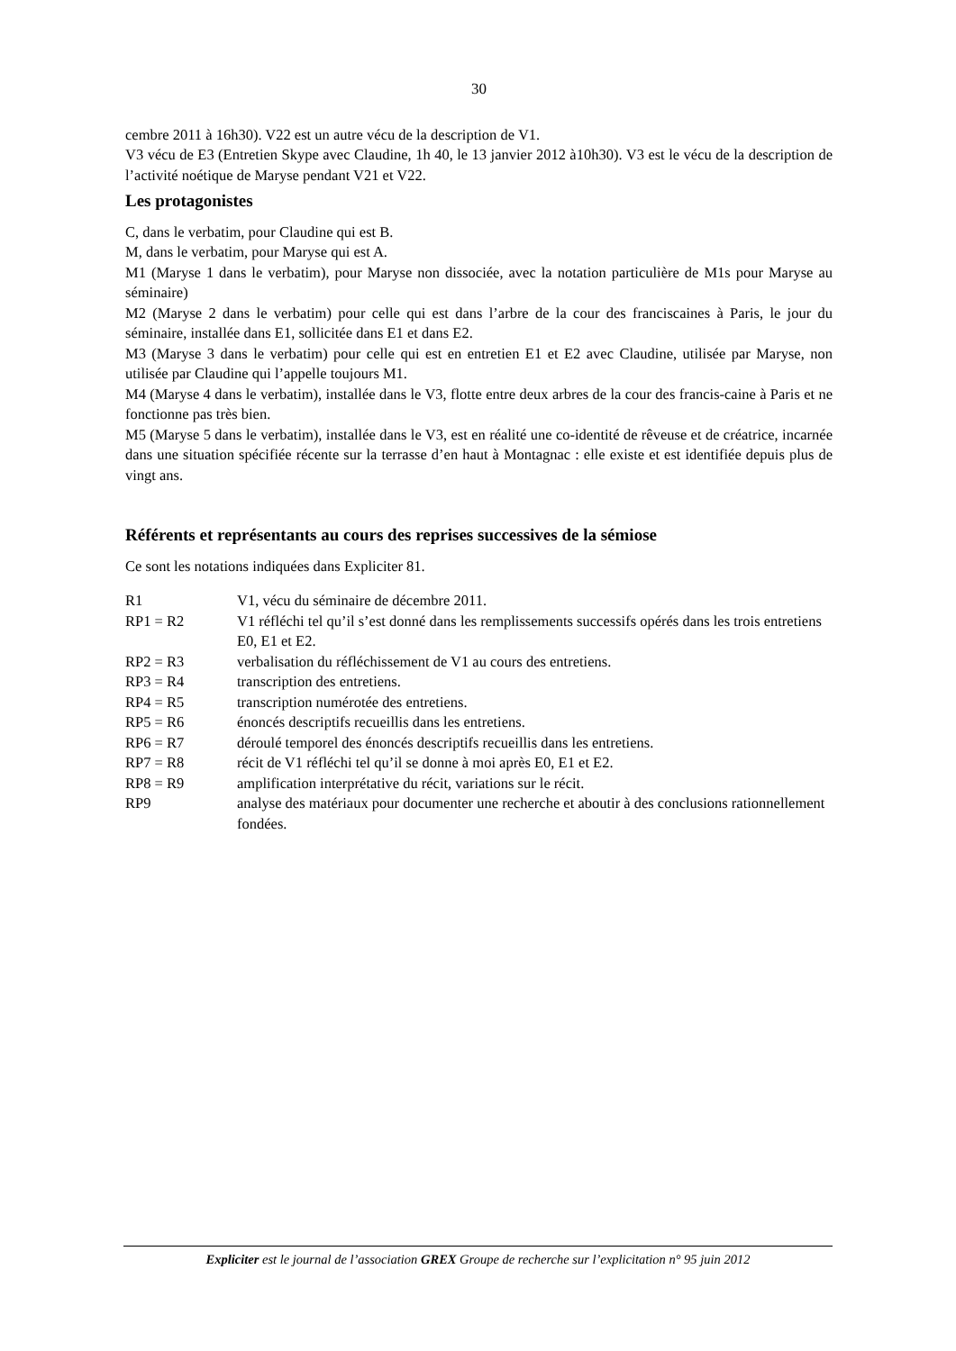30
cembre 2011 à 16h30). V22 est un autre vécu de la description de V1.
V3 vécu de E3 (Entretien Skype avec Claudine, 1h 40, le 13 janvier 2012 à10h30). V3 est le vécu de la description de l’activité noétique de Maryse pendant V21 et V22.
Les protagonistes
C, dans le verbatim, pour Claudine qui est B.
M, dans le verbatim, pour Maryse qui est A.
M1 (Maryse 1 dans le verbatim), pour Maryse non dissociée, avec la notation particulière de M1s pour Maryse au séminaire)
M2 (Maryse 2 dans le verbatim) pour celle qui est dans l’arbre de la cour des franciscaines à Paris, le jour du séminaire, installée dans E1, sollicitée dans E1 et dans E2.
M3 (Maryse 3 dans le verbatim) pour celle qui est en entretien E1 et E2 avec Claudine, utilisée par Maryse, non utilisée par Claudine qui l’appelle toujours M1.
M4 (Maryse 4 dans le verbatim), installée dans le V3, flotte entre deux arbres de la cour des francis-caine à Paris et ne fonctionne pas très bien.
M5 (Maryse 5 dans le verbatim), installée dans le V3, est en réalité une co-identité de rêveuse et de créatrice, incarnée dans une situation spécifiée récente sur la terrasse d’en haut à Montagnac : elle existe et est identifiée depuis plus de vingt ans.
Référents et représentants au cours des reprises successives de la sémiose
Ce sont les notations indiquées dans Expliciter 81.
| R1 | V1, vécu du séminaire de décembre 2011. |
| RP1 = R2 | V1 réfléchi tel qu’il s’est donné dans les remplissements successifs opérés dans les trois entretiens E0, E1 et E2. |
| RP2 = R3 | verbalisation du réfléchissement de V1 au cours des entretiens. |
| RP3 = R4 | transcription des entretiens. |
| RP4 = R5 | transcription numérotée des entretiens. |
| RP5 = R6 | énoncés descriptifs recueillis dans les entretiens. |
| RP6 = R7 | déroulé temporel des énoncés descriptifs recueillis dans les entretiens. |
| RP7 = R8 | récit de V1 réfléchi tel qu’il se donne à moi après E0, E1 et E2. |
| RP8 = R9 | amplification interprétative du récit, variations sur le récit. |
| RP9 | analyse des matériaux pour documenter une recherche et aboutir à des conclusions rationnellement fondées. |
Expliciter est le journal de l’association GREX Groupe de recherche sur l’explicitation n° 95 juin 2012